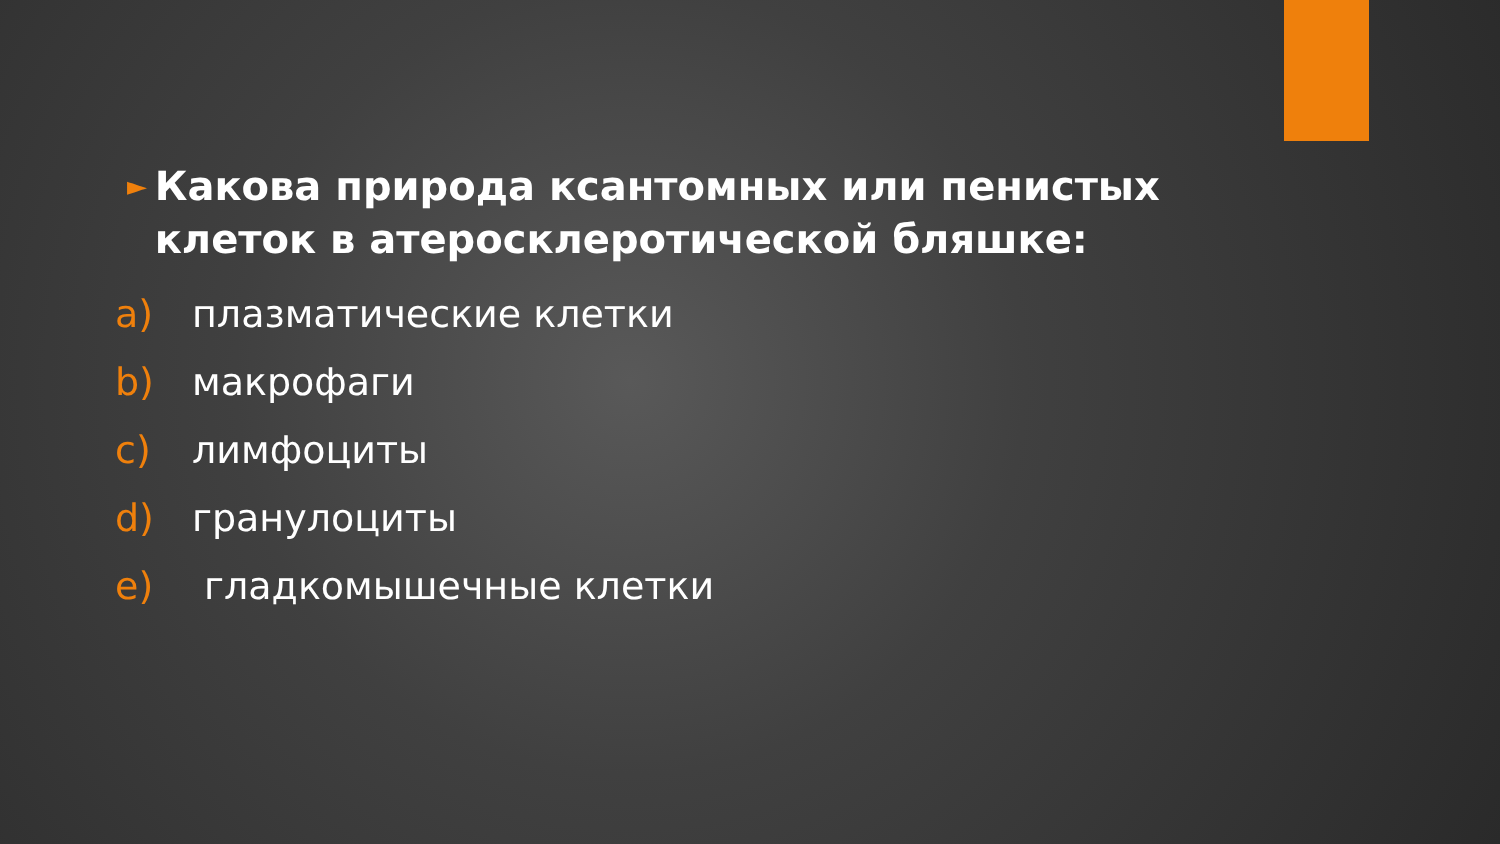► Какова природа ксантомных или пенистых клеток в атеросклеротической бляшке:
a) плазматические клетки
b) макрофаги
c) лимфоциты
d) гранулоциты
e) гладкомышечные клетки